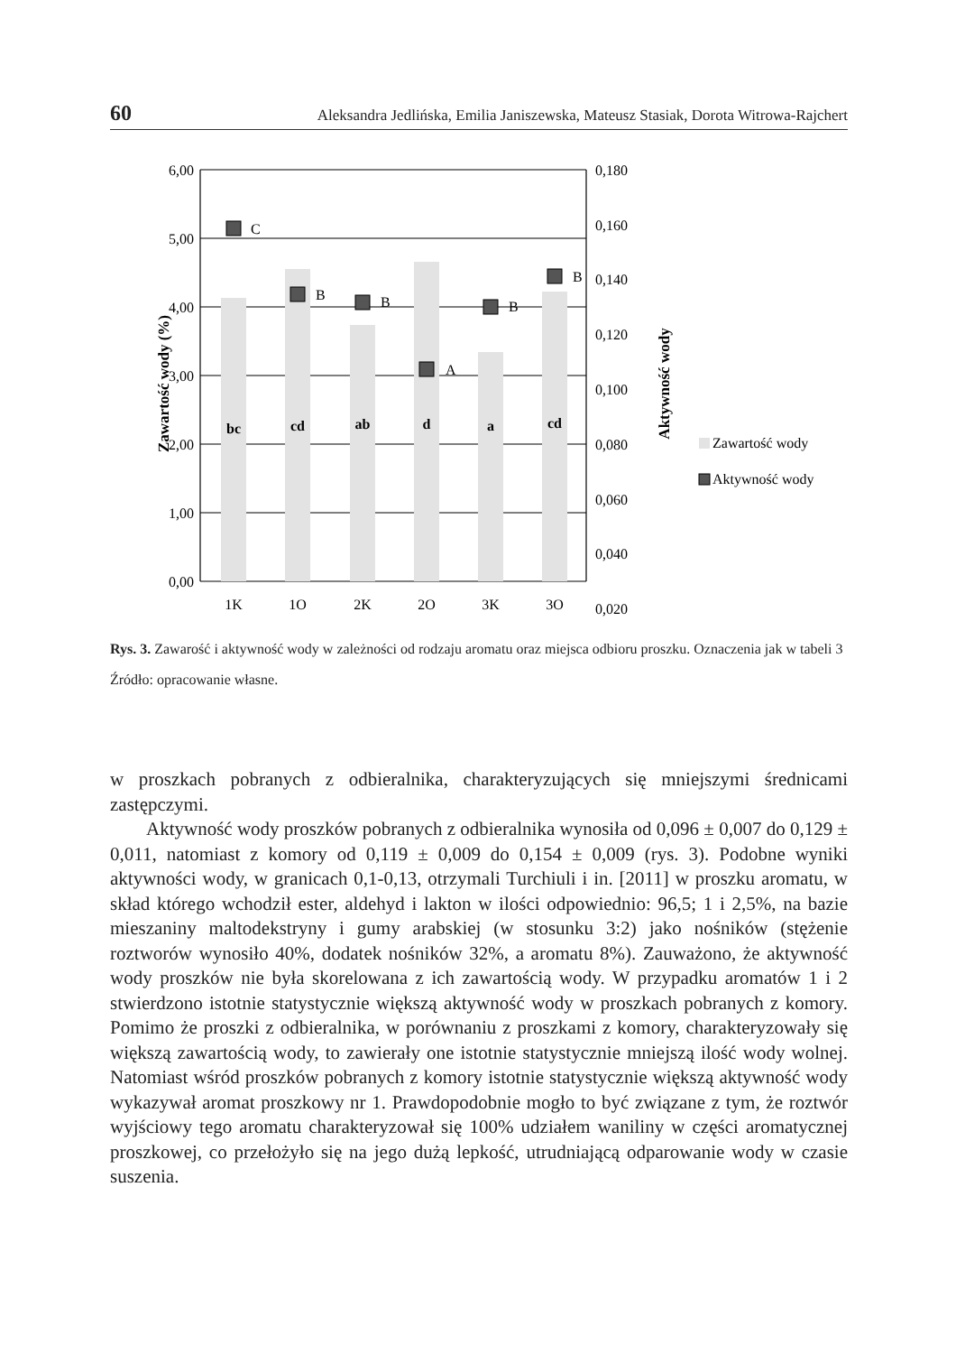60 Aleksandra Jedlińska, Emilia Janiszewska, Mateusz Stasiak, Dorota Witrowa-Rajchert
bc
cd
ab
d
a
cd
C
B
B
A
B
B
6,00
5,00
4,00
3,00
2,00
1,00
0,00
0,180
0,160
0,140
0,120
0,100
0,080
0,060
0,040
0,020
1K
1O
2K
2O
3K
3O
Zawartość wody (%)
Aktywność wody
Zawartość wody
Aktywność wody
Rys. 3. Zawarość i aktywność wody w zależności od rodzaju aromatu oraz miejsca odbioru proszku. Oznaczenia jak w tabeli 3
Źródło: opracowanie własne.
w proszkach pobranych z odbieralnika, charakteryzujących się mniejszymi średnicami zastępczymi.
Aktywność wody proszków pobranych z odbieralnika wynosiła od 0,096 ± 0,007 do 0,129 ± 0,011, natomiast z komory od 0,119 ± 0,009 do 0,154 ± 0,009 (rys. 3). Podobne wyniki aktywności wody, w granicach 0,1-0,13, otrzymali Turchiuli i in. [2011] w proszku aromatu, w skład którego wchodził ester, aldehyd i lakton w ilości odpowiednio: 96,5; 1 i 2,5%, na bazie mieszaniny maltodekstryny i gumy arabskiej (w stosunku 3:2) jako nośników (stężenie roztworów wynosiło 40%, dodatek nośników 32%, a aromatu 8%). Zauważono, że aktywność wody proszków nie była skorelowana z ich zawartością wody. W przypadku aromatów 1 i 2 stwierdzono istotnie statystycznie większą aktywność wody w proszkach pobranych z komory. Pomimo że proszki z odbieralnika, w porównaniu z proszkami z komory, charakteryzowały się większą zawartością wody, to zawierały one istotnie statystycznie mniejszą ilość wody wolnej. Natomiast wśród proszków pobranych z komory istotnie statystycznie większą aktywność wody wykazywał aromat proszkowy nr 1. Prawdopodobnie mogło to być związane z tym, że roztwór wyjściowy tego aromatu charakteryzował się 100% udziałem waniliny w części aromatycznej proszkowej, co przełożyło się na jego dużą lepkość, utrudniającą odparowanie wody w czasie suszenia.